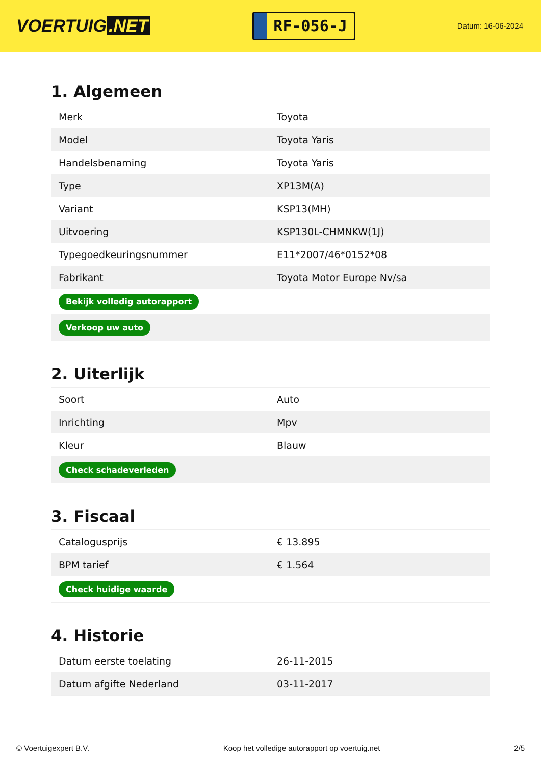VOERTUIG.NET
RF-056-J
Datum: 16-06-2024
1. Algemeen
| Merk | Toyota |
| Model | Toyota Yaris |
| Handelsbenaming | Toyota Yaris |
| Type | XP13M(A) |
| Variant | KSP13(MH) |
| Uitvoering | KSP130L-CHMNKW(1J) |
| Typegoedkeuringsnummer | E11*2007/46*0152*08 |
| Fabrikant | Toyota Motor Europe Nv/sa |
| Bekijk volledig autorapport | |
| Verkoop uw auto | |
2. Uiterlijk
| Soort | Auto |
| Inrichting | Mpv |
| Kleur | Blauw |
| Check schadeverleden | |
3. Fiscaal
| Catalogusprijs | € 13.895 |
| BPM tarief | € 1.564 |
| Check huidige waarde | |
4. Historie
| Datum eerste toelating | 26-11-2015 |
| Datum afgifte Nederland | 03-11-2017 |
© Voertuigexpert B.V. Koop het volledige autorapport op voertuig.net 2/5